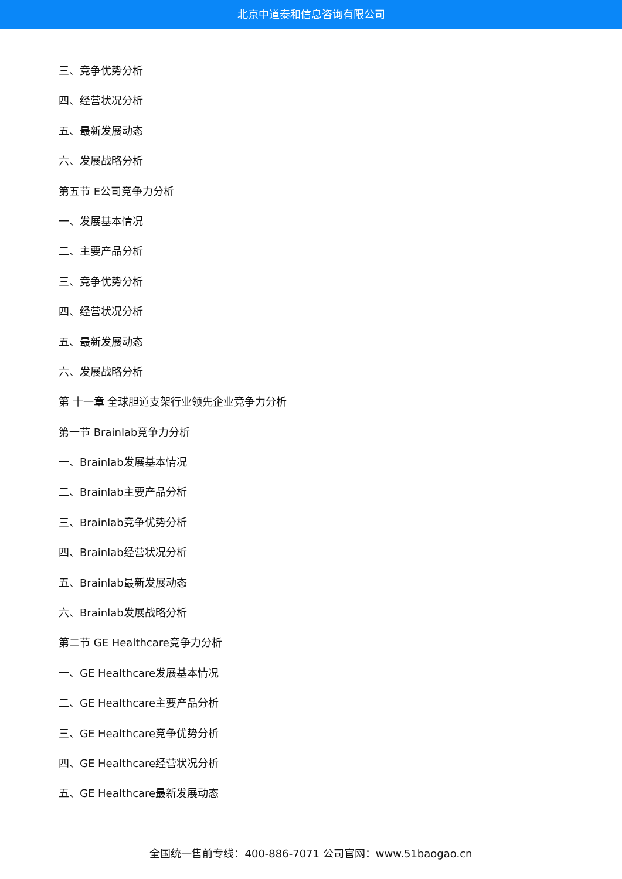北京中道泰和信息咨询有限公司
三、竞争优势分析
四、经营状况分析
五、最新发展动态
六、发展战略分析
第五节 E公司竞争力分析
一、发展基本情况
二、主要产品分析
三、竞争优势分析
四、经营状况分析
五、最新发展动态
六、发展战略分析
第 十一章 全球胆道支架行业领先企业竞争力分析
第一节 Brainlab竞争力分析
一、Brainlab发展基本情况
二、Brainlab主要产品分析
三、Brainlab竞争优势分析
四、Brainlab经营状况分析
五、Brainlab最新发展动态
六、Brainlab发展战略分析
第二节 GE Healthcare竞争力分析
一、GE Healthcare发展基本情况
二、GE Healthcare主要产品分析
三、GE Healthcare竞争优势分析
四、GE Healthcare经营状况分析
五、GE Healthcare最新发展动态
全国统一售前专线：400-886-7071 公司官网：www.51baogao.cn